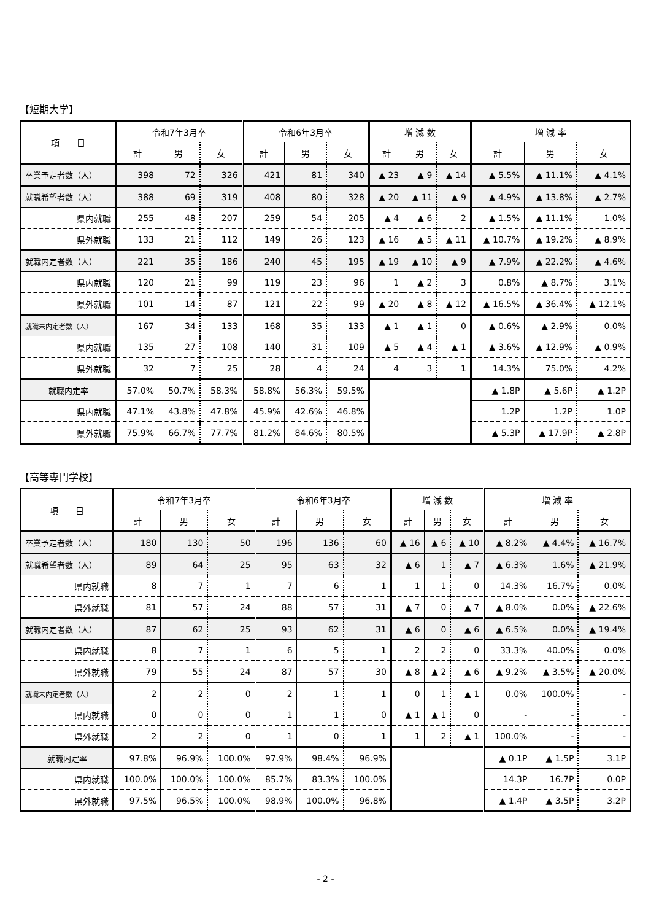【短期大学】
| 項 目 | 令和7年3月卒 | | | 令和6年3月卒 | | | 増 減 数 | | | 増 減 率 | | |
| --- | --- | --- | --- | --- | --- | --- | --- | --- | --- | --- | --- | --- |
| | 計 | 男 | 女 | 計 | 男 | 女 | 計 | 男 | 女 | 計 | 男 | 女 |
| 卒業予定者数（人） | 398 | 72 | 326 | 421 | 81 | 340 | ▲ 23 | ▲ 9 | ▲ 14 | ▲ 5.5% | ▲ 11.1% | ▲ 4.1% |
| 就職希望者数（人） | 388 | 69 | 319 | 408 | 80 | 328 | ▲ 20 | ▲ 11 | ▲ 9 | ▲ 4.9% | ▲ 13.8% | ▲ 2.7% |
| 県内就職 | 255 | 48 | 207 | 259 | 54 | 205 | ▲ 4 | ▲ 6 | 2 | ▲ 1.5% | ▲ 11.1% | 1.0% |
| 県外就職 | 133 | 21 | 112 | 149 | 26 | 123 | ▲ 16 | ▲ 5 | ▲ 11 | ▲ 10.7% | ▲ 19.2% | ▲ 8.9% |
| 就職内定者数（人） | 221 | 35 | 186 | 240 | 45 | 195 | ▲ 19 | ▲ 10 | ▲ 9 | ▲ 7.9% | ▲ 22.2% | ▲ 4.6% |
| 県内就職 | 120 | 21 | 99 | 119 | 23 | 96 | 1 | ▲ 2 | 3 | 0.8% | ▲ 8.7% | 3.1% |
| 県外就職 | 101 | 14 | 87 | 121 | 22 | 99 | ▲ 20 | ▲ 8 | ▲ 12 | ▲ 16.5% | ▲ 36.4% | ▲ 12.1% |
| 就職未内定者数（人） | 167 | 34 | 133 | 168 | 35 | 133 | ▲ 1 | ▲ 1 | 0 | ▲ 0.6% | ▲ 2.9% | 0.0% |
| 県内就職 | 135 | 27 | 108 | 140 | 31 | 109 | ▲ 5 | ▲ 4 | ▲ 1 | ▲ 3.6% | ▲ 12.9% | ▲ 0.9% |
| 県外就職 | 32 | 7 | 25 | 28 | 4 | 24 | 4 | 3 | 1 | 14.3% | 75.0% | 4.2% |
| 就職内定率 | 57.0% | 50.7% | 58.3% | 58.8% | 56.3% | 59.5% | | | | ▲ 1.8P | ▲ 5.6P | ▲ 1.2P |
| 県内就職 | 47.1% | 43.8% | 47.8% | 45.9% | 42.6% | 46.8% | | | | 1.2P | 1.2P | 1.0P |
| 県外就職 | 75.9% | 66.7% | 77.7% | 81.2% | 84.6% | 80.5% | | | | ▲ 5.3P | ▲ 17.9P | ▲ 2.8P |
【高等専門学校】
| 項 目 | 令和7年3月卒 | | | 令和6年3月卒 | | | 増 減 数 | | | 増 減 率 | | |
| --- | --- | --- | --- | --- | --- | --- | --- | --- | --- | --- | --- | --- |
| | 計 | 男 | 女 | 計 | 男 | 女 | 計 | 男 | 女 | 計 | 男 | 女 |
| 卒業予定者数（人） | 180 | 130 | 50 | 196 | 136 | 60 | ▲ 16 | ▲ 6 | ▲ 10 | ▲ 8.2% | ▲ 4.4% | ▲ 16.7% |
| 就職希望者数（人） | 89 | 64 | 25 | 95 | 63 | 32 | ▲ 6 | 1 | ▲ 7 | ▲ 6.3% | 1.6% | ▲ 21.9% |
| 県内就職 | 8 | 7 | 1 | 7 | 6 | 1 | 1 | 1 | 0 | 14.3% | 16.7% | 0.0% |
| 県外就職 | 81 | 57 | 24 | 88 | 57 | 31 | ▲ 7 | 0 | ▲ 7 | ▲ 8.0% | 0.0% | ▲ 22.6% |
| 就職内定者数（人） | 87 | 62 | 25 | 93 | 62 | 31 | ▲ 6 | 0 | ▲ 6 | ▲ 6.5% | 0.0% | ▲ 19.4% |
| 県内就職 | 8 | 7 | 1 | 6 | 5 | 1 | 2 | 2 | 0 | 33.3% | 40.0% | 0.0% |
| 県外就職 | 79 | 55 | 24 | 87 | 57 | 30 | ▲ 8 | ▲ 2 | ▲ 6 | ▲ 9.2% | ▲ 3.5% | ▲ 20.0% |
| 就職未内定者数（人） | 2 | 2 | 0 | 2 | 1 | 1 | 0 | 1 | ▲ 1 | 0.0% | 100.0% | - |
| 県内就職 | 0 | 0 | 0 | 1 | 1 | 0 | ▲ 1 | ▲ 1 | 0 | - | - | - |
| 県外就職 | 2 | 2 | 0 | 1 | 0 | 1 | 1 | 2 | ▲ 1 | 100.0% | - | - |
| 就職内定率 | 97.8% | 96.9% | 100.0% | 97.9% | 98.4% | 96.9% | | | | ▲ 0.1P | ▲ 1.5P | 3.1P |
| 県内就職 | 100.0% | 100.0% | 100.0% | 85.7% | 83.3% | 100.0% | | | | 14.3P | 16.7P | 0.0P |
| 県外就職 | 97.5% | 96.5% | 100.0% | 98.9% | 100.0% | 96.8% | | | | ▲ 1.4P | ▲ 3.5P | 3.2P |
- 2 -